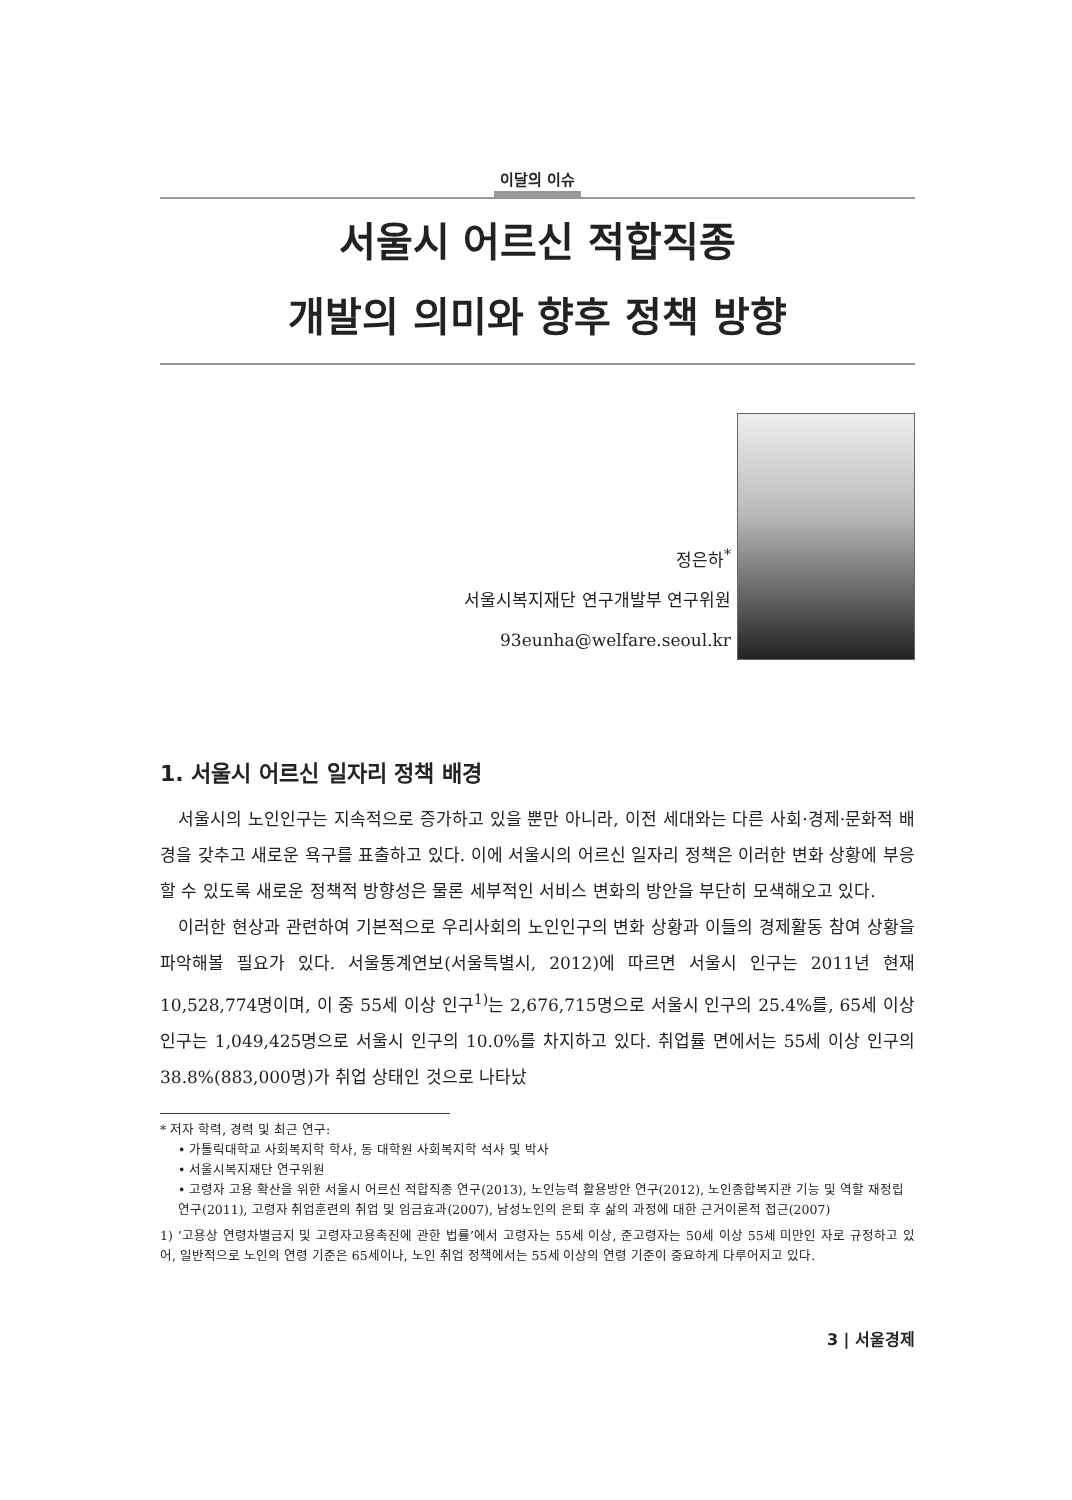이달의 이슈
서울시 어르신 적합직종
개발의 의미와 향후 정책 방향
정은하<sup>*</sup>
서울시복지재단 연구개발부 연구위원
93eunha@welfare.seoul.kr
1. 서울시 어르신 일자리 정책 배경
서울시의 노인인구는 지속적으로 증가하고 있을 뿐만 아니라, 이전 세대와는 다른 사회·경제·문화적 배경을 갖추고 새로운 욕구를 표출하고 있다. 이에 서울시의 어르신 일자리 정책은 이러한 변화 상황에 부응할 수 있도록 새로운 정책적 방향성은 물론 세부적인 서비스 변화의 방안을 부단히 모색해오고 있다.
이러한 현상과 관련하여 기본적으로 우리사회의 노인인구의 변화 상황과 이들의 경제활동 참여 상황을 파악해볼 필요가 있다. 서울통계연보(서울특별시, 2012)에 따르면 서울시 인구는 2011년 현재 10,528,774명이며, 이 중 55세 이상 인구<sup>1)</sup>는 2,676,715명으로 서울시 인구의 25.4%를, 65세 이상 인구는 1,049,425명으로 서울시 인구의 10.0%를 차지하고 있다. 취업률 면에서는 55세 이상 인구의 38.8%(883,000명)가 취업 상태인 것으로 나타났
* 저자 학력, 경력 및 최근 연구:
• 가톨릭대학교 사회복지학 학사, 동 대학원 사회복지학 석사 및 박사
• 서울시복지재단 연구위원
• 고령자 고용 확산을 위한 서울시 어르신 적합직종 연구(2013), 노인능력 활용방안 연구(2012), 노인종합복지관 기능 및 역할 재정립 연구(2011), 고령자 취업훈련의 취업 및 임금효과(2007), 남성노인의 은퇴 후 삶의 과정에 대한 근거이론적 접근(2007)
1) ‘고용상 연령차별금지 및 고령자고용촉진에 관한 법률’에서 고령자는 55세 이상, 준고령자는 50세 이상 55세 미만인 자로 규정하고 있어, 일반적으로 노인의 연령 기준은 65세이나, 노인 취업 정책에서는 55세 이상의 연령 기준이 중요하게 다루어지고 있다.
3 | 서울경제